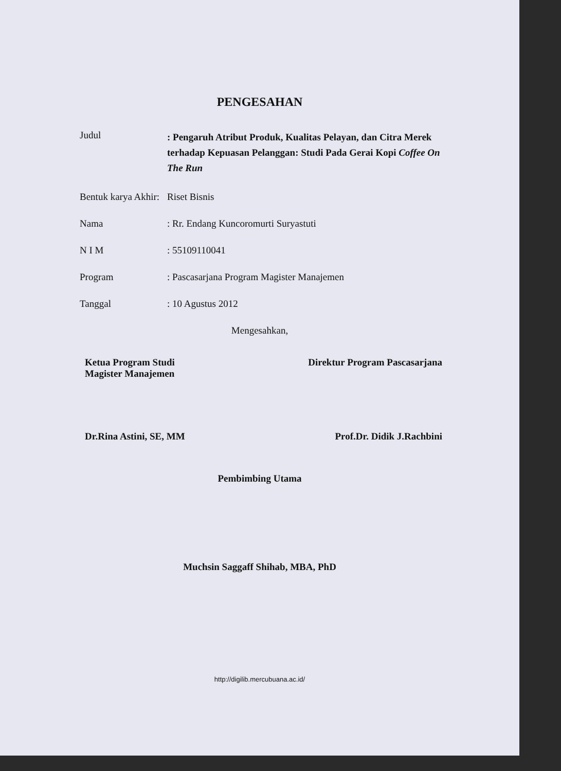PENGESAHAN
| Judul | : Pengaruh Atribut Produk, Kualitas Pelayan, dan Citra Merek terhadap Kepuasan Pelanggan: Studi Pada Gerai Kopi Coffee On The Run |
| Bentuk karya Akhir: | Riset Bisnis |
| Nama | : Rr. Endang Kuncoromurti Suryastuti |
| N I M | : 55109110041 |
| Program | : Pascasarjana Program Magister Manajemen |
| Tanggal | : 10 Agustus 2012 |
Mengesahkan,
Ketua Program Studi
Magister Manajemen
Direktur Program Pascasarjana
Dr.Rina Astini, SE, MM Prof.Dr. Didik J.Rachbini
Pembimbing Utama
Muchsin Saggaff Shihab, MBA, PhD
http://digilib.mercubuana.ac.id/